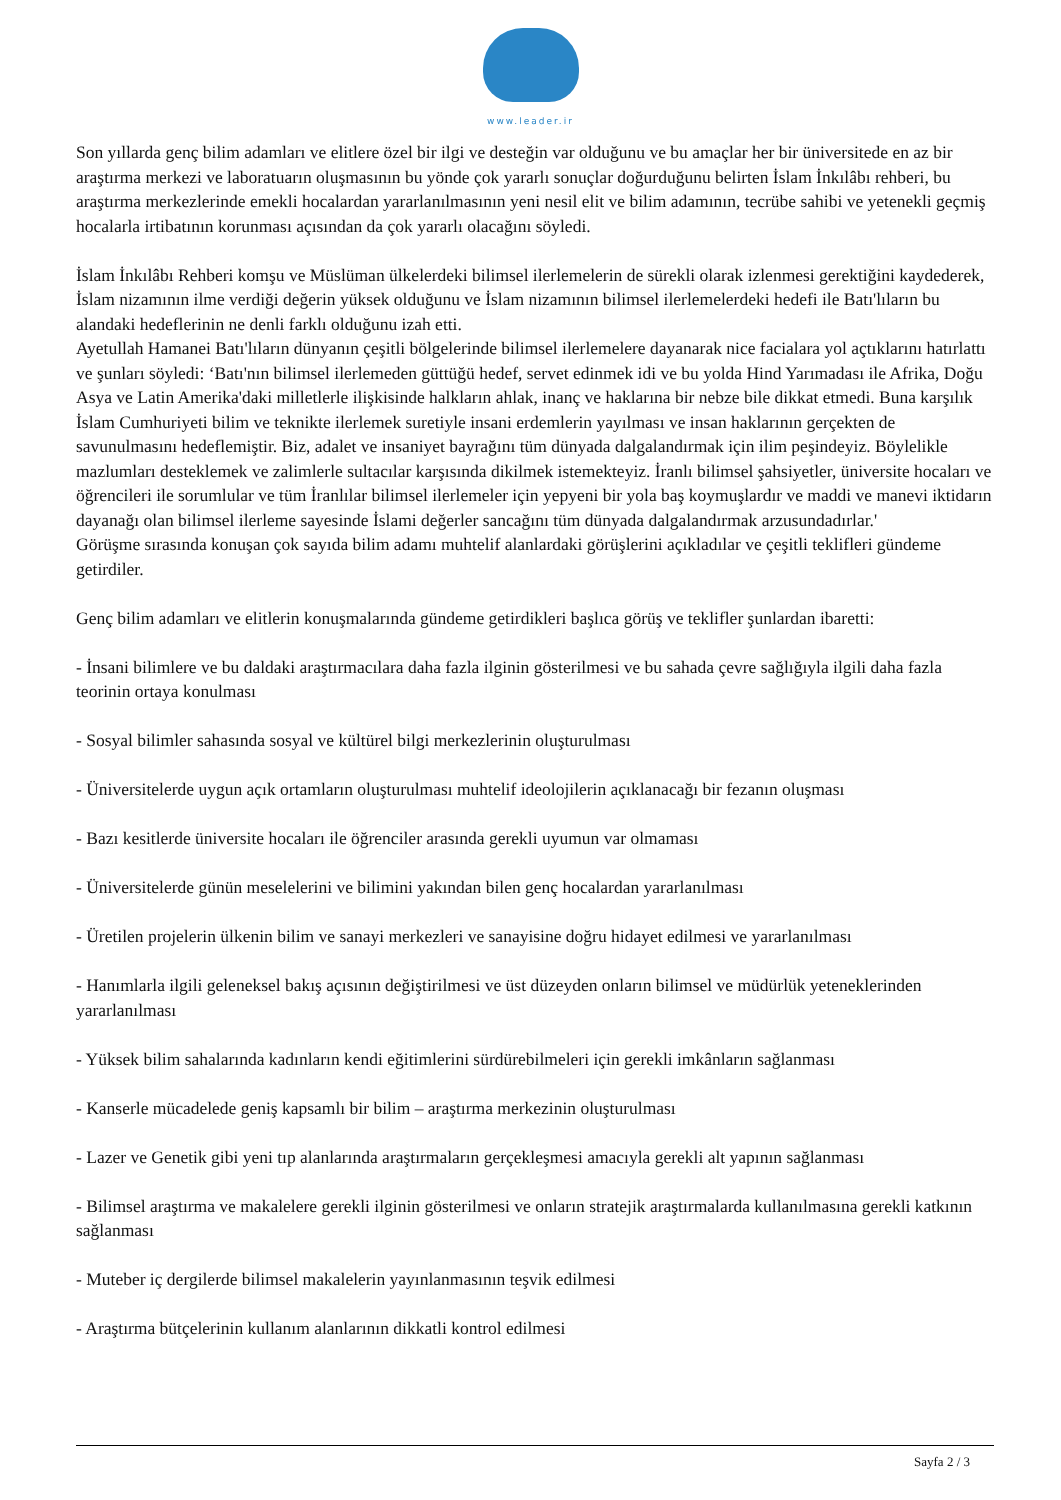www.leader.ir
Son yıllarda genç bilim adamları ve elitlere özel bir ilgi ve desteğin var olduğunu ve bu amaçlar her bir üniversitede en az bir araştırma merkezi ve laboratuarın oluşmasının bu yönde çok yararlı sonuçlar doğurduğunu belirten İslam İnkılâbı rehberi, bu araştırma merkezlerinde emekli hocalardan yararlanılmasının yeni nesil elit ve bilim adamının, tecrübe sahibi ve yetenekli geçmiş hocalarla irtibatının korunması açısından da çok yararlı olacağını söyledi.
İslam İnkılâbı Rehberi komşu ve Müslüman ülkelerdeki bilimsel ilerlemelerin de sürekli olarak izlenmesi gerektiğini kaydederek, İslam nizamının ilme verdiği değerin yüksek olduğunu ve İslam nizamının bilimsel ilerlemelerdeki hedefi ile Batı'lıların bu alandaki hedeflerinin ne denli farklı olduğunu izah etti.
Ayetullah Hamanei Batı'lıların dünyanın çeşitli bölgelerinde bilimsel ilerlemelere dayanarak nice facialara yol açtıklarını hatırlattı ve şunları söyledi: ‘Batı'nın bilimsel ilerlemeden güttüğü hedef, servet edinmek idi ve bu yolda Hind Yarımadası ile Afrika, Doğu Asya ve Latin Amerika'daki milletlerle ilişkisinde halkların ahlak, inanç ve haklarına bir nebze bile dikkat etmedi. Buna karşılık İslam Cumhuriyeti bilim ve teknikte ilerlemek suretiyle insani erdemlerin yayılması ve insan haklarının gerçekten de savunulmasını hedeflemiştir. Biz, adalet ve insaniyet bayrağını tüm dünyada dalgalandırmak için ilim peşindeyiz. Böylelikle mazlumları desteklemek ve zalimlerle sultacılar karşısında dikilmek istemekteyiz. İranlı bilimsel şahsiyetler, üniversite hocaları ve öğrencileri ile sorumlular ve tüm İranlılar bilimsel ilerlemeler için yepyeni bir yola baş koymuşlardır ve maddi ve manevi iktidarın dayanağı olan bilimsel ilerleme sayesinde İslami değerler sancağını tüm dünyada dalgalandırmak arzusundadırlar.'
Görüşme sırasında konuşan çok sayıda bilim adamı muhtelif alanlardaki görüşlerini açıkladılar ve çeşitli teklifleri gündeme getirdiler.
Genç bilim adamları ve elitlerin konuşmalarında gündeme getirdikleri başlıca görüş ve teklifler şunlardan ibaretti:
- İnsani bilimlere ve bu daldaki araştırmacılara daha fazla ilginin gösterilmesi ve bu sahada çevre sağlığıyla ilgili daha fazla teorinin ortaya konulması
- Sosyal bilimler sahasında sosyal ve kültürel bilgi merkezlerinin oluşturulması
- Üniversitelerde uygun açık ortamların oluşturulması muhtelif ideolojilerin açıklanacağı bir fezanın oluşması
- Bazı kesitlerde üniversite hocaları ile öğrenciler arasında gerekli uyumun var olmaması
- Üniversitelerde günün meselelerini ve bilimini yakından bilen genç hocalardan yararlanılması
- Üretilen projelerin ülkenin bilim ve sanayi merkezleri ve sanayisine doğru hidayet edilmesi ve yararlanılması
- Hanımlarla ilgili geleneksel bakış açısının değiştirilmesi ve üst düzeyden onların bilimsel ve müdürlük yeteneklerinden yararlanılması
- Yüksek bilim sahalarında kadınların kendi eğitimlerini sürdürebilmeleri için gerekli imkânların sağlanması
- Kanserle mücadelede geniş kapsamlı bir bilim – araştırma merkezinin oluşturulması
- Lazer ve Genetik gibi yeni tıp alanlarında araştırmaların gerçekleşmesi amacıyla gerekli alt yapının sağlanması
- Bilimsel araştırma ve makalelere gerekli ilginin gösterilmesi ve onların stratejik araştırmalarda kullanılmasına gerekli katkının sağlanması
- Muteber iç dergilerde bilimsel makalelerin yayınlanmasının teşvik edilmesi
- Araştırma bütçelerinin kullanım alanlarının dikkatli kontrol edilmesi
Sayfa 2 / 3